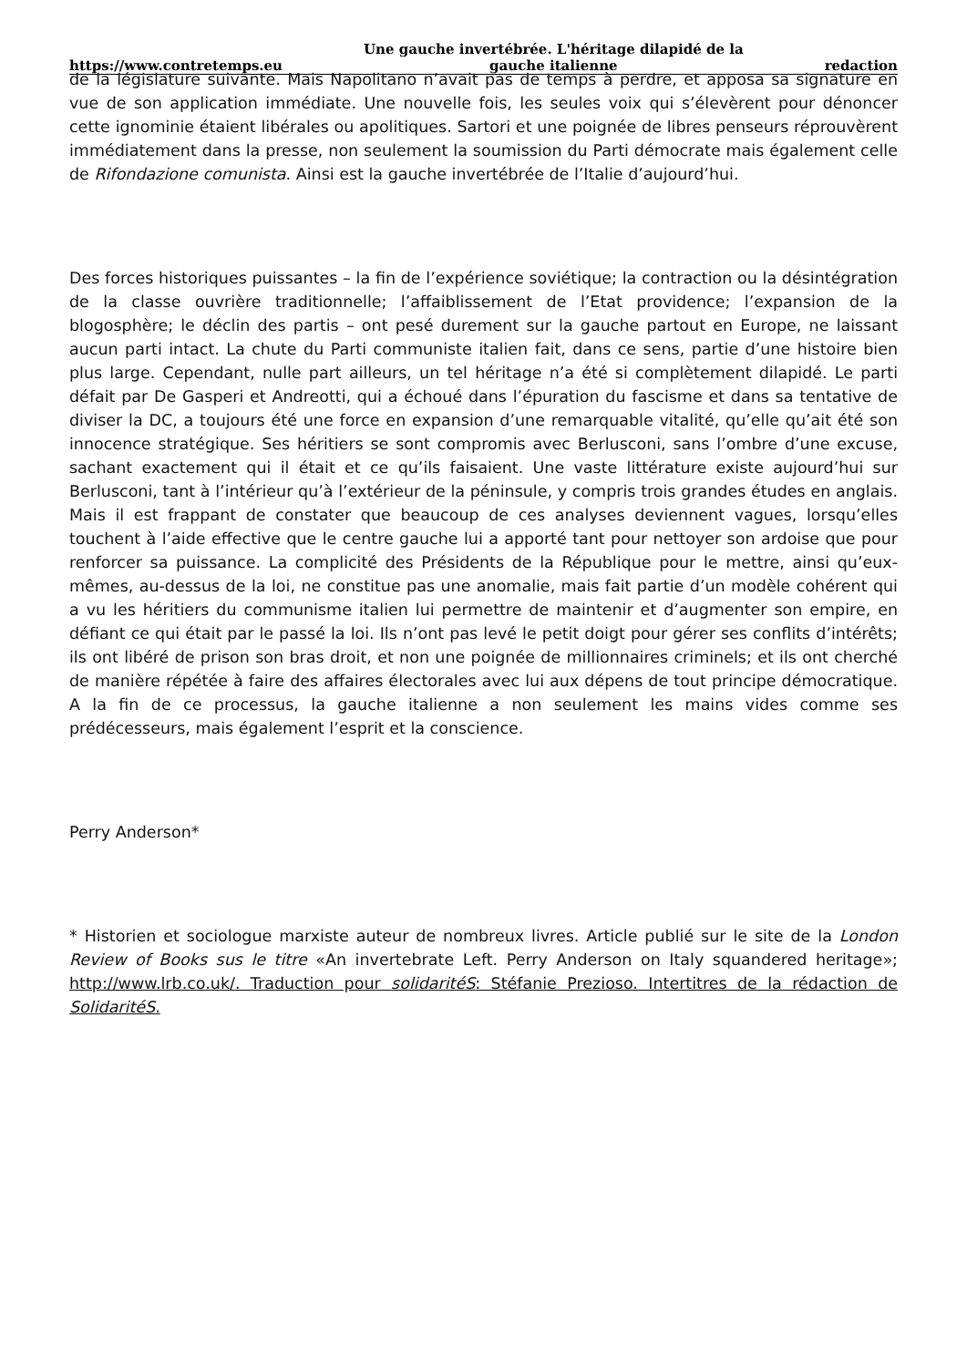https://www.contretemps.eu Une gauche invertébrée. L'héritage dilapidé de la
gauche italienne redaction
de la législature suivante. Mais Napolitano n’avait pas de temps à perdre, et apposa sa signature en vue de son application immédiate. Une nouvelle fois, les seules voix qui s’élevèrent pour dénoncer cette ignominie étaient libérales ou apolitiques. Sartori et une poignée de libres penseurs réprouvèrent immédiatement dans la presse, non seulement la soumission du Parti démocrate mais également celle de Rifondazione comunista. Ainsi est la gauche invertébrée de l’Italie d’aujourd’hui.
Des forces historiques puissantes – la fin de l’expérience soviétique; la contraction ou la désintégration de la classe ouvrière traditionnelle; l’affaiblissement de l’Etat providence; l’expansion de la blogosphère; le déclin des partis – ont pesé durement sur la gauche partout en Europe, ne laissant aucun parti intact. La chute du Parti communiste italien fait, dans ce sens, partie d’une histoire bien plus large. Cependant, nulle part ailleurs, un tel héritage n’a été si complètement dilapidé. Le parti défait par De Gasperi et Andreotti, qui a échoué dans l’épuration du fascisme et dans sa tentative de diviser la DC, a toujours été une force en expansion d’une remarquable vitalité, qu’elle qu’ait été son innocence stratégique. Ses héritiers se sont compromis avec Berlusconi, sans l’ombre d’une excuse, sachant exactement qui il était et ce qu’ils faisaient. Une vaste littérature existe aujourd’hui sur Berlusconi, tant à l’intérieur qu’à l’extérieur de la péninsule, y compris trois grandes études en anglais. Mais il est frappant de constater que beaucoup de ces analyses deviennent vagues, lorsqu’elles touchent à l’aide effective que le centre gauche lui a apporté tant pour nettoyer son ardoise que pour renforcer sa puissance. La complicité des Présidents de la République pour le mettre, ainsi qu’eux-mêmes, au-dessus de la loi, ne constitue pas une anomalie, mais fait partie d’un modèle cohérent qui a vu les héritiers du communisme italien lui permettre de maintenir et d’augmenter son empire, en défiant ce qui était par le passé la loi. Ils n’ont pas levé le petit doigt pour gérer ses conflits d’intérêts; ils ont libéré de prison son bras droit, et non une poignée de millionnaires criminels; et ils ont cherché de manière répétée à faire des affaires électorales avec lui aux dépens de tout principe démocratique. A la fin de ce processus, la gauche italienne a non seulement les mains vides comme ses prédécesseurs, mais également l’esprit et la conscience.
Perry Anderson*
* Historien et sociologue marxiste auteur de nombreux livres. Article publié sur le site de la London Review of Books sus le titre «An invertebrate Left. Perry Anderson on Italy squandered heritage»; http://www.lrb.co.uk/. Traduction pour solidaritéS: Stéfanie Prezioso. Intertitres de la rédaction de SolidaritéS.